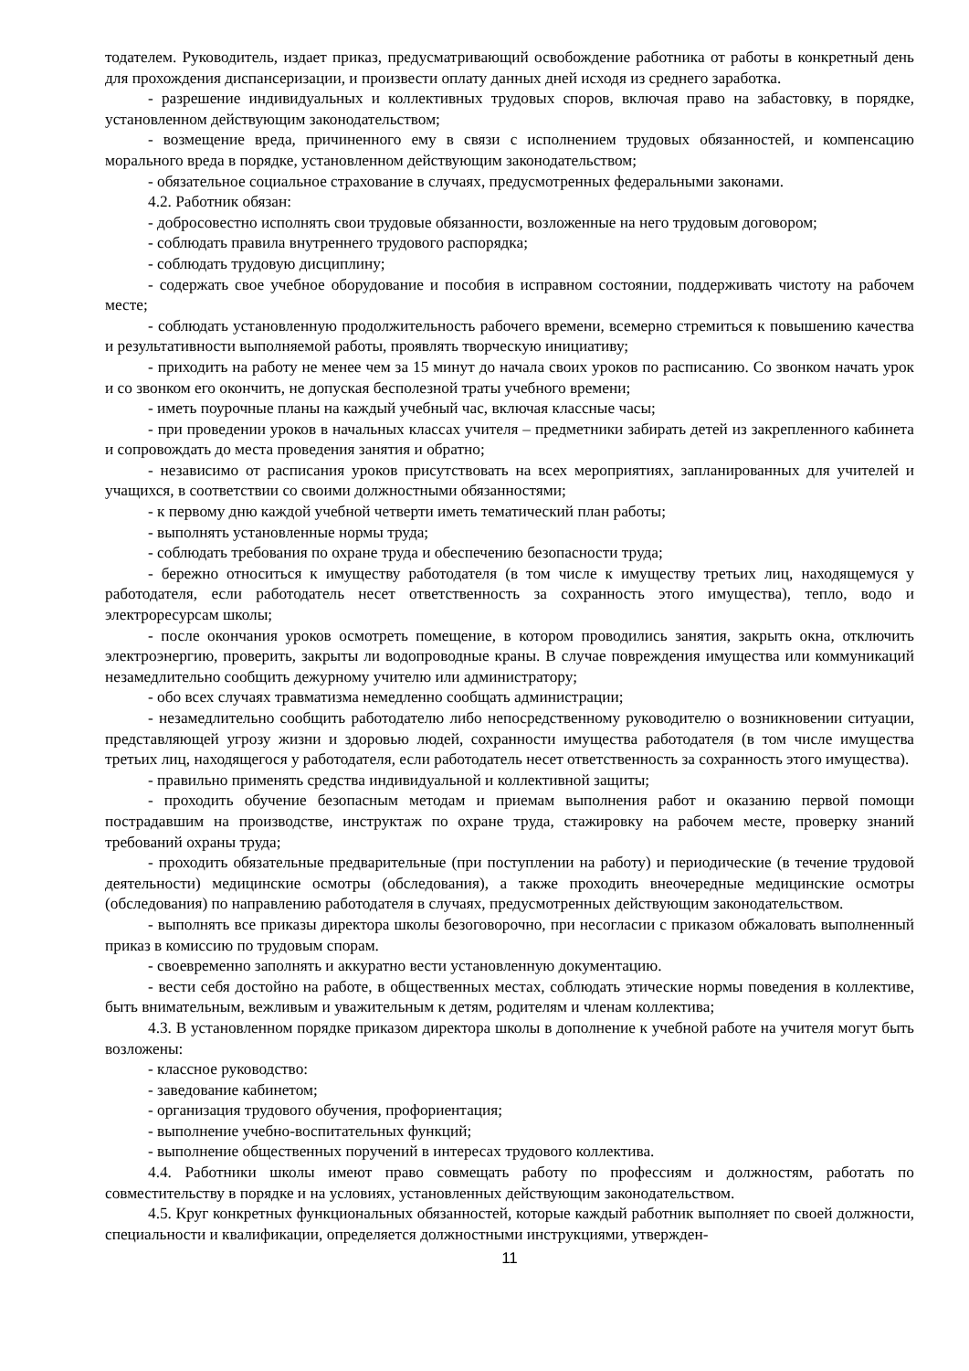тодателем. Руководитель, издает приказ, предусматривающий освобождение работника от работы в конкретный день для прохождения диспансеризации, и произвести оплату данных дней исходя из среднего заработка.
- разрешение индивидуальных и коллективных трудовых споров, включая право на забастовку, в порядке, установленном действующим законодательством;
- возмещение вреда, причиненного ему в связи с исполнением трудовых обязанностей, и компенсацию морального вреда в порядке, установленном действующим законодательством;
- обязательное социальное страхование в случаях, предусмотренных федеральными законами.
4.2. Работник обязан:
- добросовестно исполнять свои трудовые обязанности, возложенные на него трудовым договором;
- соблюдать правила внутреннего трудового распорядка;
- соблюдать трудовую дисциплину;
- содержать свое учебное оборудование и пособия в исправном состоянии, поддерживать чистоту на рабочем месте;
- соблюдать установленную продолжительность рабочего времени, всемерно стремиться к повышению качества и результативности выполняемой работы, проявлять творческую инициативу;
- приходить на работу не менее чем за 15 минут до начала своих уроков по расписанию. Со звонком начать урок и со звонком его окончить, не допуская бесполезной траты учебного времени;
- иметь поурочные планы на каждый учебный час, включая классные часы;
- при проведении уроков в начальных классах учителя – предметники забирать детей из закрепленного кабинета и сопровождать до места проведения занятия и обратно;
- независимо от расписания уроков присутствовать на всех мероприятиях, запланированных для учителей и учащихся, в соответствии со своими должностными обязанностями;
- к первому дню каждой учебной четверти иметь тематический план работы;
- выполнять установленные нормы труда;
- соблюдать требования по охране труда и обеспечению безопасности труда;
- бережно относиться к имуществу работодателя (в том числе к имуществу третьих лиц, находящемуся у работодателя, если работодатель несет ответственность за сохранность этого имущества), тепло, водо и электроресурсам школы;
- после окончания уроков осмотреть помещение, в котором проводились занятия, закрыть окна, отключить электроэнергию, проверить, закрыты ли водопроводные краны. В случае повреждения имущества или коммуникаций незамедлительно сообщить дежурному учителю или администратору;
- обо всех случаях травматизма немедленно сообщать администрации;
- незамедлительно сообщить работодателю либо непосредственному руководителю о возникновении ситуации, представляющей угрозу жизни и здоровью людей, сохранности имущества работодателя (в том числе имущества третьих лиц, находящегося у работодателя, если работодатель несет ответственность за сохранность этого имущества).
- правильно применять средства индивидуальной и коллективной защиты;
- проходить обучение безопасным методам и приемам выполнения работ и оказанию первой помощи пострадавшим на производстве, инструктаж по охране труда, стажировку на рабочем месте, проверку знаний требований охраны труда;
- проходить обязательные предварительные (при поступлении на работу) и периодические (в течение трудовой деятельности) медицинские осмотры (обследования), а также проходить внеочередные медицинские осмотры (обследования) по направлению работодателя в случаях, предусмотренных действующим законодательством.
- выполнять все приказы директора школы безоговорочно, при несогласии с приказом обжаловать выполненный приказ в комиссию по трудовым спорам.
- своевременно заполнять и аккуратно вести установленную документацию.
- вести себя достойно на работе, в общественных местах, соблюдать этические нормы поведения в коллективе, быть внимательным, вежливым и уважительным к детям, родителям и членам коллектива;
4.3. В установленном порядке приказом директора школы в дополнение к учебной работе на учителя могут быть возложены:
- классное руководство:
- заведование кабинетом;
- организация трудового обучения, профориентация;
- выполнение учебно-воспитательных функций;
- выполнение общественных поручений в интересах трудового коллектива.
4.4. Работники школы имеют право совмещать работу по профессиям и должностям, работать по совместительству в порядке и на условиях, установленных действующим законодательством.
4.5. Круг конкретных функциональных обязанностей, которые каждый работник выполняет по своей должности, специальности и квалификации, определяется должностными инструкциями, утвержден-
11